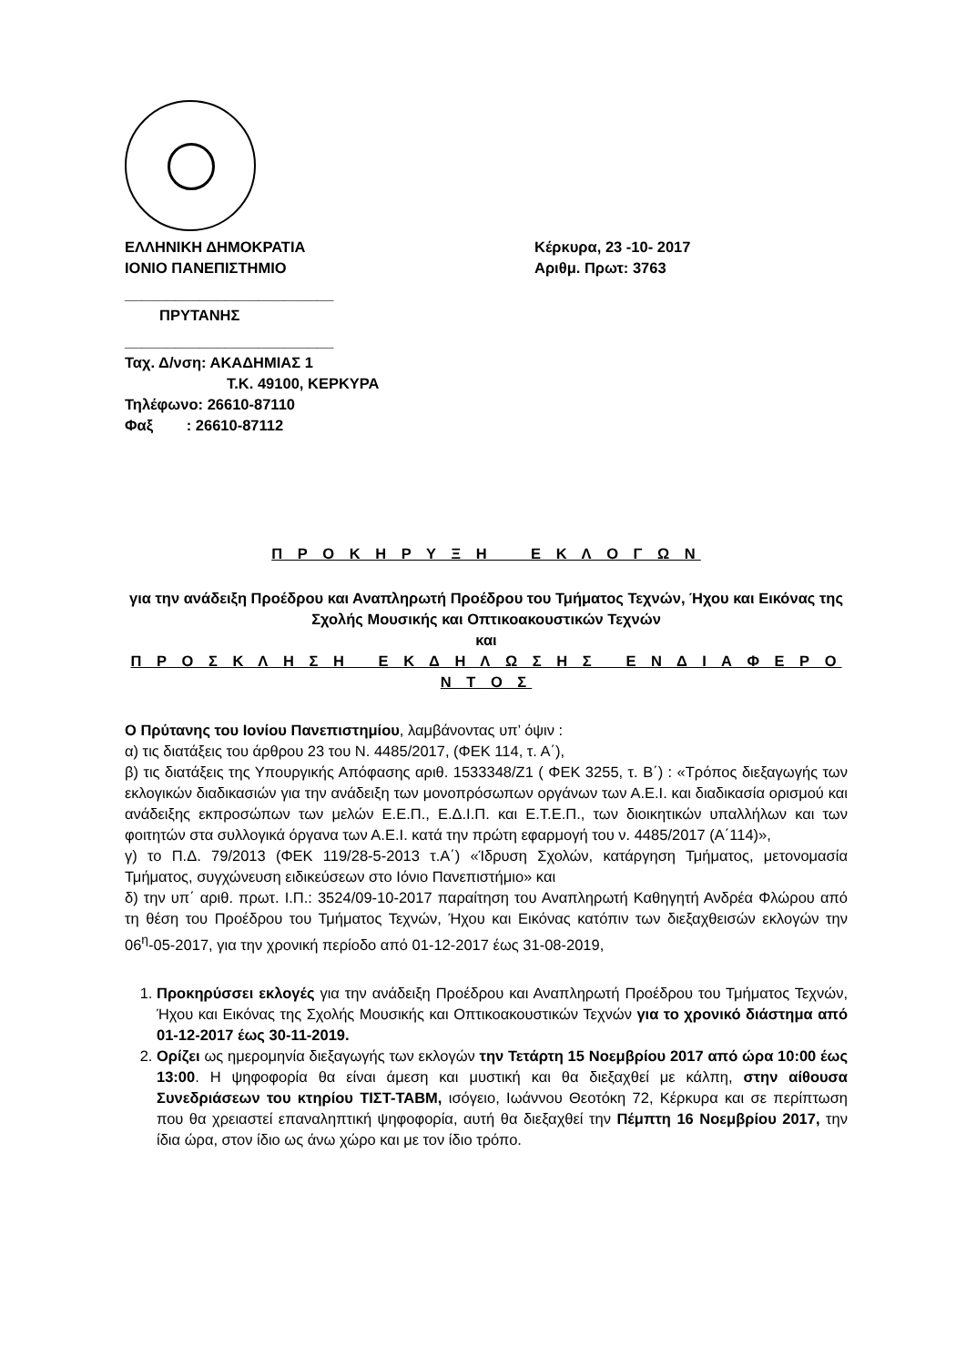ΕΛΛΗΝΙΚΗ ΔΗΜΟΚΡΑΤΙΑ
ΙΟΝΙΟ ΠΑΝΕΠΙΣΤΗΜΙΟ
Κέρκυρα, 23 -10- 2017
Αριθμ. Πρωτ: 3763
_________________________
ΠΡΥΤΑΝΗΣ
_________________________
Ταχ. Δ/νση: ΑΚΑΔΗΜΙΑΣ 1
Τ.Κ. 49100, ΚΕΡΚΥΡΑ
Τηλέφωνο: 26610-87110
Φαξ : 26610-87112
Π Ρ Ο Κ Η Ρ Υ Ξ Η Ε Κ Λ Ο Γ Ω Ν
για την ανάδειξη Προέδρου και Αναπληρωτή Προέδρου του Τμήματος Τεχνών, Ήχου και Εικόνας της Σχολής Μουσικής και Οπτικοακουστικών Τεχνών
και
Π Ρ Ο Σ Κ Λ Η Σ Η Ε Κ Δ Η Λ Ω Σ Η Σ Ε Ν Δ Ι Α Φ Ε Ρ Ο Ν Τ Ο Σ
Ο Πρύτανης του Ιονίου Πανεπιστημίου, λαμβάνοντας υπ’ όψιν :
α) τις διατάξεις του άρθρου 23 του Ν. 4485/2017, (ΦΕΚ 114, τ. Α΄),
β) τις διατάξεις της Υπουργικής Απόφασης αριθ. 1533348/Ζ1 ( ΦΕΚ 3255, τ. Β΄) : «Τρόπος διεξαγωγής των εκλογικών διαδικασιών για την ανάδειξη των μονοπρόσωπων οργάνων των Α.Ε.Ι. και διαδικασία ορισμού και ανάδειξης εκπροσώπων των μελών Ε.Ε.Π., Ε.Δ.Ι.Π. και Ε.Τ.Ε.Π., των διοικητικών υπαλλήλων και των φοιτητών στα συλλογικά όργανα των Α.Ε.Ι. κατά την πρώτη εφαρμογή του ν. 4485/2017 (Α΄114)»,
γ) το Π.Δ. 79/2013 (ΦΕΚ 119/28-5-2013 τ.Α΄) «Ίδρυση Σχολών, κατάργηση Τμήματος, μετονομασία Τμήματος, συγχώνευση ειδικεύσεων στο Ιόνιο Πανεπιστήμιο» και
δ) την υπ΄ αριθ. πρωτ. Ι.Π.: 3524/09-10-2017 παραίτηση του Αναπληρωτή Καθηγητή Ανδρέα Φλώρου από τη θέση του Προέδρου του Τμήματος Τεχνών, Ήχου και Εικόνας κατόπιν των διεξαχθεισών εκλογών την 06<sup>η</sup>-05-2017, για την χρονική περίοδο από 01-12-2017 έως 31-08-2019,
1. Προκηρύσσει εκλογές για την ανάδειξη Προέδρου και Αναπληρωτή Προέδρου του Τμήματος Τεχνών, Ήχου και Εικόνας της Σχολής Μουσικής και Οπτικοακουστικών Τεχνών για το χρονικό διάστημα από 01-12-2017 έως 30-11-2019.
2. Ορίζει ως ημερομηνία διεξαγωγής των εκλογών την Τετάρτη 15 Νοεμβρίου 2017 από ώρα 10:00 έως 13:00. Η ψηφοφορία θα είναι άμεση και μυστική και θα διεξαχθεί με κάλπη, στην αίθουσα Συνεδριάσεων του κτηρίου ΤΙΣΤ-ΤΑΒΜ, ισόγειο, Ιωάννου Θεοτόκη 72, Κέρκυρα και σε περίπτωση που θα χρειαστεί επαναληπτική ψηφοφορία, αυτή θα διεξαχθεί την Πέμπτη 16 Νοεμβρίου 2017, την ίδια ώρα, στον ίδιο ως άνω χώρο και με τον ίδιο τρόπο.